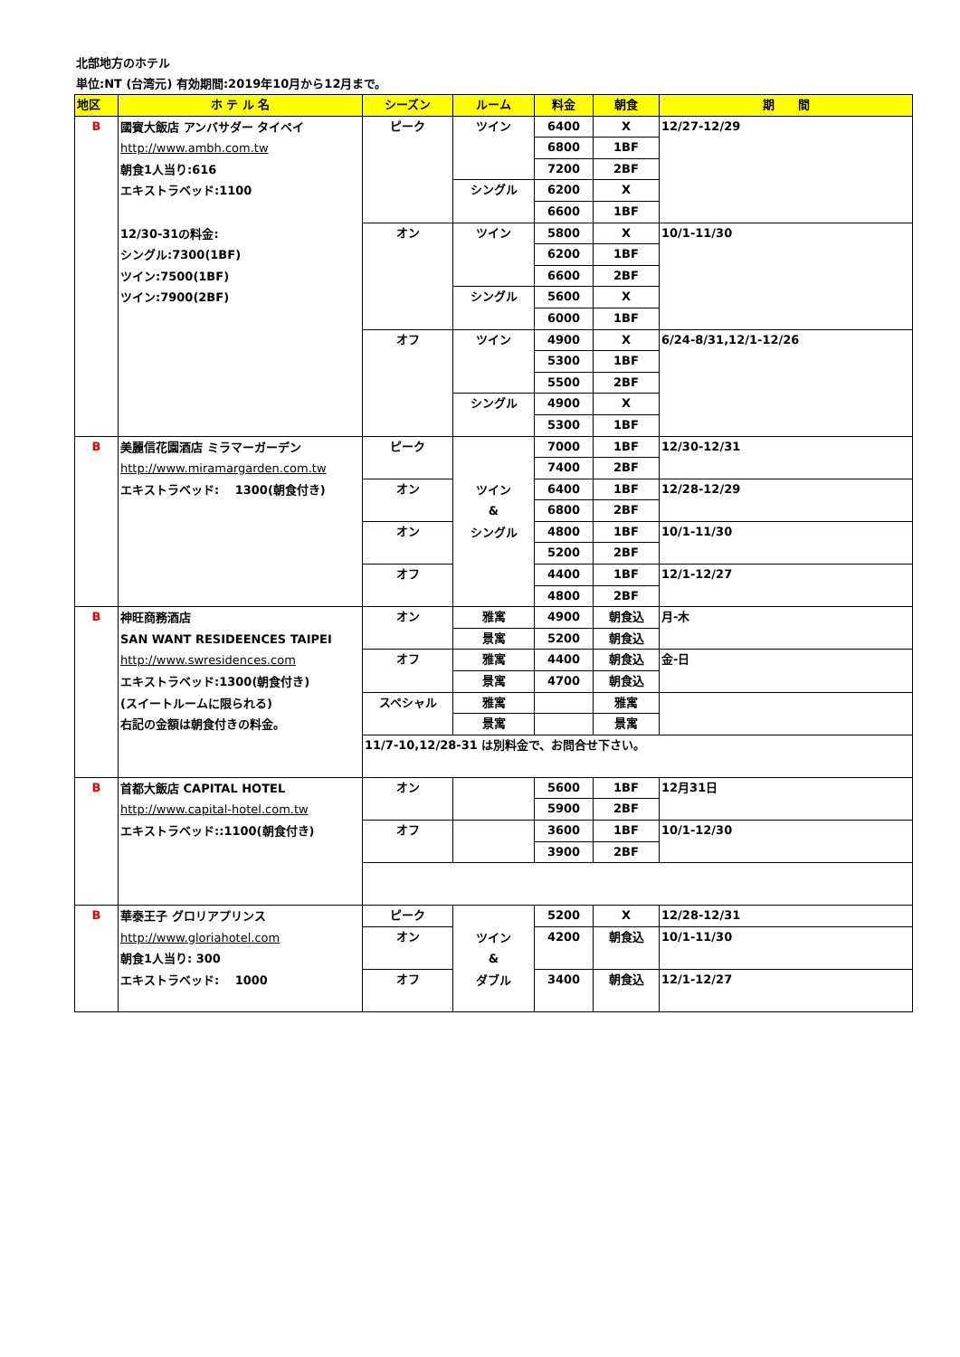北部地方のホテル
単位:NT (台湾元) 有効期間:2019年10月から12月まで。
| 地区 | ホ テ ル 名 | シーズン | ルーム | 料金 | 朝食 | 期 間 |
| --- | --- | --- | --- | --- | --- | --- |
| B | 國賓大飯店 アンバサダー タイペイ http://www.ambh.com.tw 朝食1人当り:616 エキストラベッド:1100 12/30-31の料金: シングル:7300(1BF) ツイン:7500(1BF) ツイン:7900(2BF) | ピーク | ツイン | 6400 | X | 12/27-12/29 |
| | | | | 6800 | 1BF | |
| | | | | 7200 | 2BF | |
| | | | シングル | 6200 | X | |
| | | | | 6600 | 1BF | |
| | | オン | ツイン | 5800 | X | 10/1-11/30 |
| | | | | 6200 | 1BF | |
| | | | | 6600 | 2BF | |
| | | | シングル | 5600 | X | |
| | | | | 6000 | 1BF | |
| | | オフ | ツイン | 4900 | X | 6/24-8/31,12/1-12/26 |
| | | | | 5300 | 1BF | |
| | | | | 5500 | 2BF | |
| | | | シングル | 4900 | X | |
| | | | | 5300 | 1BF | |
| B | 美麗信花園酒店 ミラマーガーデン http://www.miramargarden.com.tw エキストラベッド: 1300(朝食付き) | ピーク | ツイン & シングル | 7000 | 1BF | 12/30-12/31 |
| | | | | 7400 | 2BF | |
| | | オン | | 6400 | 1BF | 12/28-12/29 |
| | | | | 6800 | 2BF | |
| | | オン | | 4800 | 1BF | 10/1-11/30 |
| | | | | 5200 | 2BF | |
| | | オフ | | 4400 | 1BF | 12/1-12/27 |
| | | | | 4800 | 2BF | |
| B | 神旺商務酒店 SAN WANT RESIDEENCES TAIPEI http://www.swresidences.com エキストラベッド:1300(朝食付き) (スイートルームに限られる) 右記の金額は朝食付きの料金。 | オン | 雅寓 | 4900 | 朝食込 | 月-木 |
| | | | 景寓 | 5200 | 朝食込 | |
| | | オフ | 雅寓 | 4400 | 朝食込 | 金-日 |
| | | | 景寓 | 4700 | 朝食込 | |
| | | スペシャル | 雅寓 | | 雅寓 | |
| | | | 景寓 | | 景寓 | |
| | | 11/7-10,12/28-31 は別料金で、お問合せ下さい。 | | | | |
| B | 首都大飯店 CAPITAL HOTEL http://www.capital-hotel.com.tw エキストラベッド::1100(朝食付き) | オン | | 5600 | 1BF | 12月31日 |
| | | | | 5900 | 2BF | |
| | | オフ | | 3600 | 1BF | 10/1-12/30 |
| | | | | 3900 | 2BF | |
| B | 華泰王子 グロリアプリンス http://www.gloriahotel.com 朝食1人当り: 300 エキストラベッド: 1000 | ピーク | ツイン & ダブル | 5200 | X | 12/28-12/31 |
| | | オン | | 4200 | 朝食込 | 10/1-11/30 |
| | | オフ | | 3400 | 朝食込 | 12/1-12/27 |